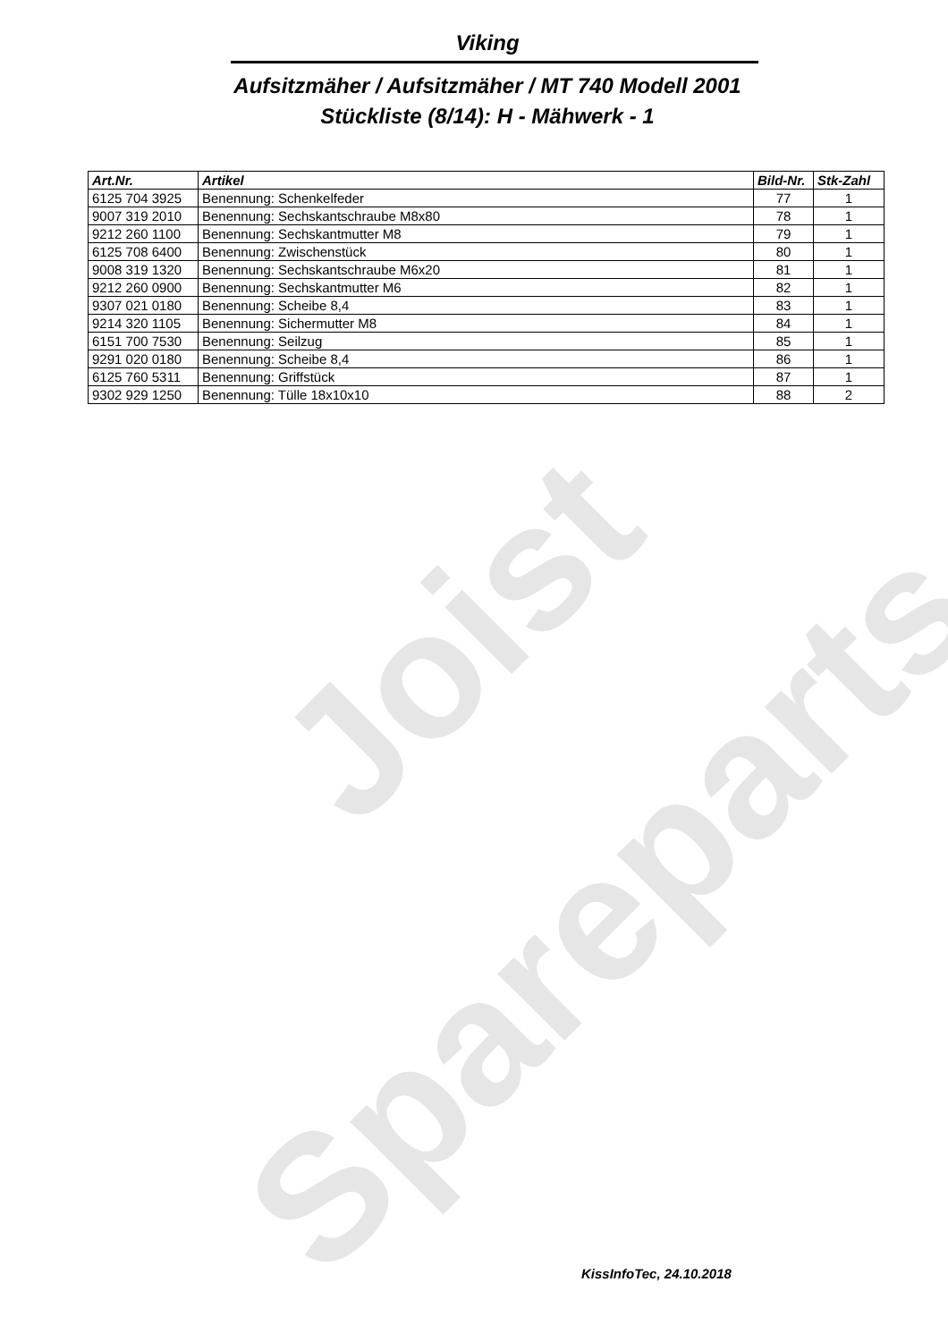Joist
Spareparts
Viking
Aufsitzmäher / Aufsitzmäher / MT 740 Modell 2001
Stückliste (8/14): H - Mähwerk - 1
| Art.Nr. | Artikel | Bild-Nr. | Stk-Zahl |
| --- | --- | --- | --- |
| 6125 704 3925 | Benennung: Schenkelfeder | 77 | 1 |
| 9007 319 2010 | Benennung: Sechskantschraube M8x80 | 78 | 1 |
| 9212 260 1100 | Benennung: Sechskantmutter M8 | 79 | 1 |
| 6125 708 6400 | Benennung: Zwischenstück | 80 | 1 |
| 9008 319 1320 | Benennung: Sechskantschraube M6x20 | 81 | 1 |
| 9212 260 0900 | Benennung: Sechskantmutter M6 | 82 | 1 |
| 9307 021 0180 | Benennung: Scheibe 8,4 | 83 | 1 |
| 9214 320 1105 | Benennung: Sichermutter M8 | 84 | 1 |
| 6151 700 7530 | Benennung: Seilzug | 85 | 1 |
| 9291 020 0180 | Benennung: Scheibe 8,4 | 86 | 1 |
| 6125 760 5311 | Benennung: Griffstück | 87 | 1 |
| 9302 929 1250 | Benennung: Tülle 18x10x10 | 88 | 2 |
KissInfoTec, 24.10.2018